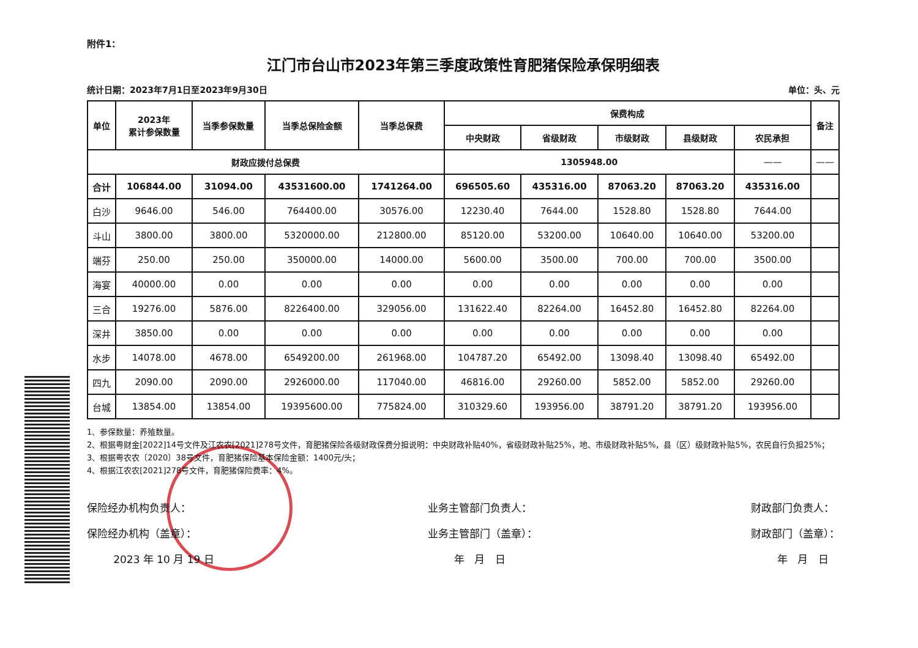附件1：
江门市台山市2023年第三季度政策性育肥猪保险承保明细表
统计日期：2023年7月1日至2023年9月30日 单位：头、元
| 单位 | 2023年 累计参保数量 | 当季参保数量 | 当季总保险金额 | 当季总保费 | 保费构成 | | | | | 备注 |
| --- | --- | --- | --- | --- | --- | --- | --- | --- | --- | --- |
| | | | | | 中央财政 | 省级财政 | 市级财政 | 县级财政 | 农民承担 | |
| 财政应拨付总保费 | | | | | 1305948.00 | | | | —— | —— |
| 合计 | 106844.00 | 31094.00 | 43531600.00 | 1741264.00 | 696505.60 | 435316.00 | 87063.20 | 87063.20 | 435316.00 | |
| 白沙 | 9646.00 | 546.00 | 764400.00 | 30576.00 | 12230.40 | 7644.00 | 1528.80 | 1528.80 | 7644.00 | |
| 斗山 | 3800.00 | 3800.00 | 5320000.00 | 212800.00 | 85120.00 | 53200.00 | 10640.00 | 10640.00 | 53200.00 | |
| 端芬 | 250.00 | 250.00 | 350000.00 | 14000.00 | 5600.00 | 3500.00 | 700.00 | 700.00 | 3500.00 | |
| 海宴 | 40000.00 | 0.00 | 0.00 | 0.00 | 0.00 | 0.00 | 0.00 | 0.00 | 0.00 | |
| 三合 | 19276.00 | 5876.00 | 8226400.00 | 329056.00 | 131622.40 | 82264.00 | 16452.80 | 16452.80 | 82264.00 | |
| 深井 | 3850.00 | 0.00 | 0.00 | 0.00 | 0.00 | 0.00 | 0.00 | 0.00 | 0.00 | |
| 水步 | 14078.00 | 4678.00 | 6549200.00 | 261968.00 | 104787.20 | 65492.00 | 13098.40 | 13098.40 | 65492.00 | |
| 四九 | 2090.00 | 2090.00 | 2926000.00 | 117040.00 | 46816.00 | 29260.00 | 5852.00 | 5852.00 | 29260.00 | |
| 台城 | 13854.00 | 13854.00 | 19395600.00 | 775824.00 | 310329.60 | 193956.00 | 38791.20 | 38791.20 | 193956.00 | |
1、参保数量：养殖数量。
2、根据粤财金[2022]14号文件及江农农[2021]278号文件，育肥猪保险各级财政保费分担说明：中央财政补贴40%，省级财政补贴25%，地、市级财政补贴5%，县（区）级财政补贴5%，农民自行负担25%；
3、根据粤农农〔2020〕38号文件，育肥猪保险基本保险金额：1400元/头；
4、根据江农农[2021]278号文件，育肥猪保险费率：4%。
保险经办机构负责人：
保险经办机构（盖章）：
2023 年 10 月 19 日
业务主管部门负责人：
业务主管部门（盖章）：
年 月 日
财政部门负责人：
财政部门（盖章）：
年 月 日